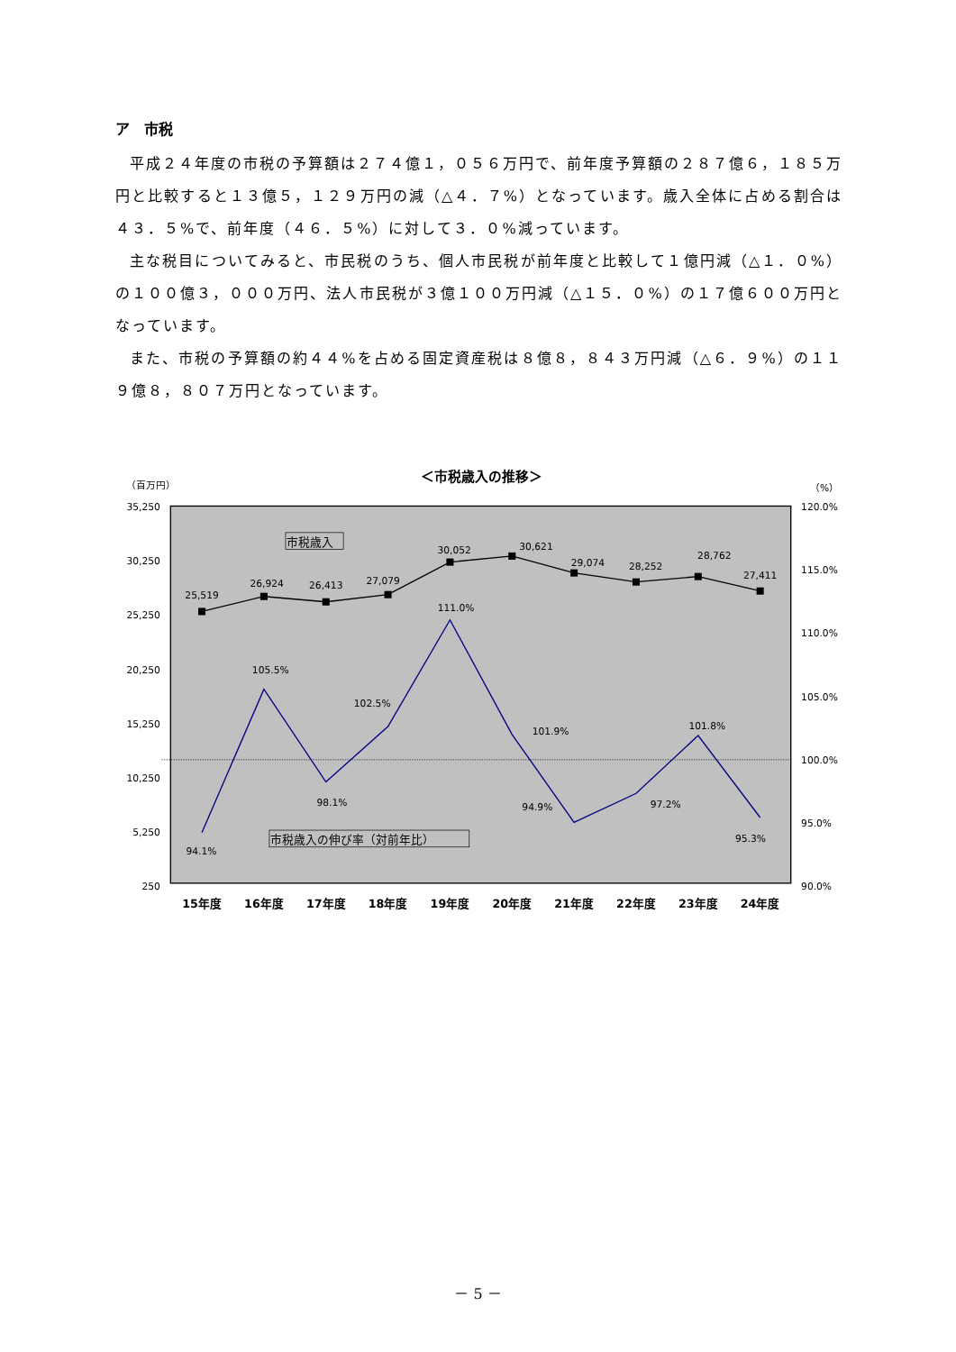ア　市税
平成２４年度の市税の予算額は２７４億１，０５６万円で、前年度予算額の２８７億６，１８５万円と比較すると１３億５，１２９万円の減（△４．７%）となっています。歳入全体に占める割合は４３．５%で、前年度（４６．５%）に対して３．０%減っています。
主な税目についてみると、市民税のうち、個人市民税が前年度と比較して１億円減（△１．０%）の１００億３，０００万円、法人市民税が３億１００万円減（△１５．０%）の１７億６００万円となっています。
また、市税の予算額の約４４%を占める固定資産税は８億８，８４３万円減（△６．９%）の１１９億８，８０７万円となっています。
＜市税歳入の推移＞
（百万円）
（%）
35,250
30,250
25,250
20,250
15,250
10,250
5,250
250
120.0%
115.0%
110.0%
105.0%
100.0%
95.0%
90.0%
15年度
16年度
17年度
18年度
19年度
20年度
21年度
22年度
23年度
24年度
25,519
26,924
26,413
27,079
30,052
30,621
29,074
28,252
28,762
27,411
94.1%
105.5%
98.1%
102.5%
111.0%
101.9%
94.9%
97.2%
101.8%
95.3%
市税歳入
市税歳入の伸び率（対前年比）
－ 5 －